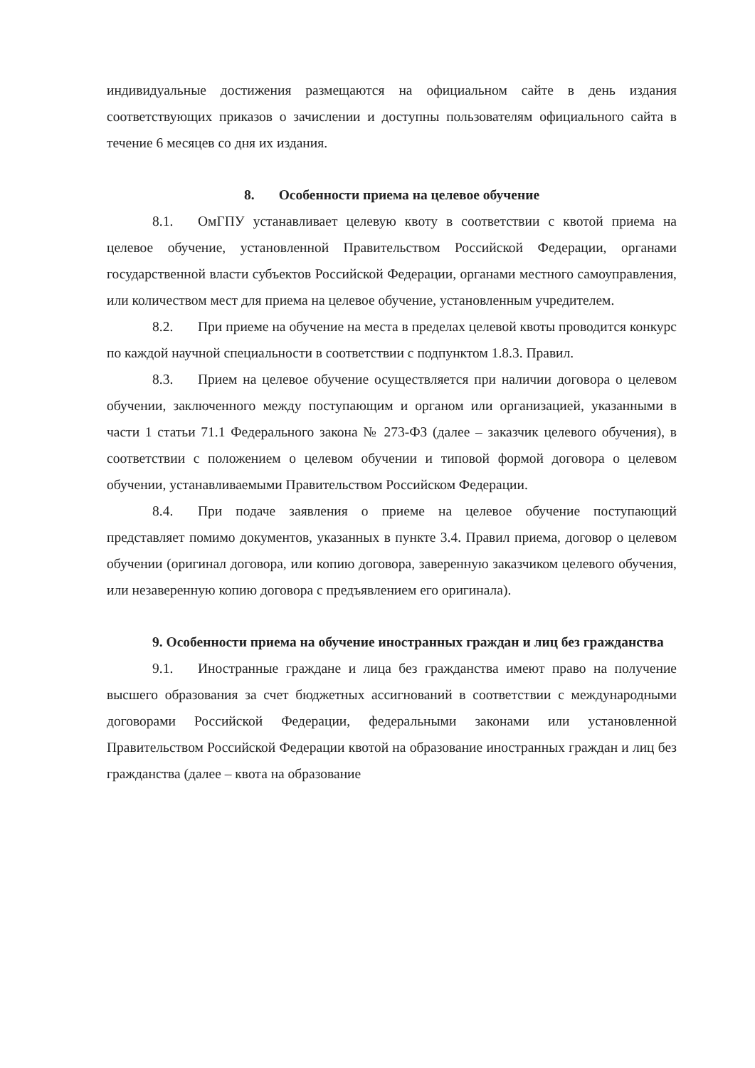индивидуальные достижения размещаются на официальном сайте в день издания соответствующих приказов о зачислении и доступны пользователям официального сайта в течение 6 месяцев со дня их издания.
8. Особенности приема на целевое обучение
8.1. ОмГПУ устанавливает целевую квоту в соответствии с квотой приема на целевое обучение, установленной Правительством Российской Федерации, органами государственной власти субъектов Российской Федерации, органами местного самоуправления, или количеством мест для приема на целевое обучение, установленным учредителем.
8.2. При приеме на обучение на места в пределах целевой квоты проводится конкурс по каждой научной специальности в соответствии с подпунктом 1.8.3. Правил.
8.3. Прием на целевое обучение осуществляется при наличии договора о целевом обучении, заключенного между поступающим и органом или организацией, указанными в части 1 статьи 71.1 Федерального закона № 273-ФЗ (далее – заказчик целевого обучения), в соответствии с положением о целевом обучении и типовой формой договора о целевом обучении, устанавливаемыми Правительством Российском Федерации.
8.4. При подаче заявления о приеме на целевое обучение поступающий представляет помимо документов, указанных в пункте 3.4. Правил приема, договор о целевом обучении (оригинал договора, или копию договора, заверенную заказчиком целевого обучения, или незаверенную копию договора с предъявлением его оригинала).
9. Особенности приема на обучение иностранных граждан и лиц без гражданства
9.1. Иностранные граждане и лица без гражданства имеют право на получение высшего образования за счет бюджетных ассигнований в соответствии с международными договорами Российской Федерации, федеральными законами или установленной Правительством Российской Федерации квотой на образование иностранных граждан и лиц без гражданства (далее – квота на образование